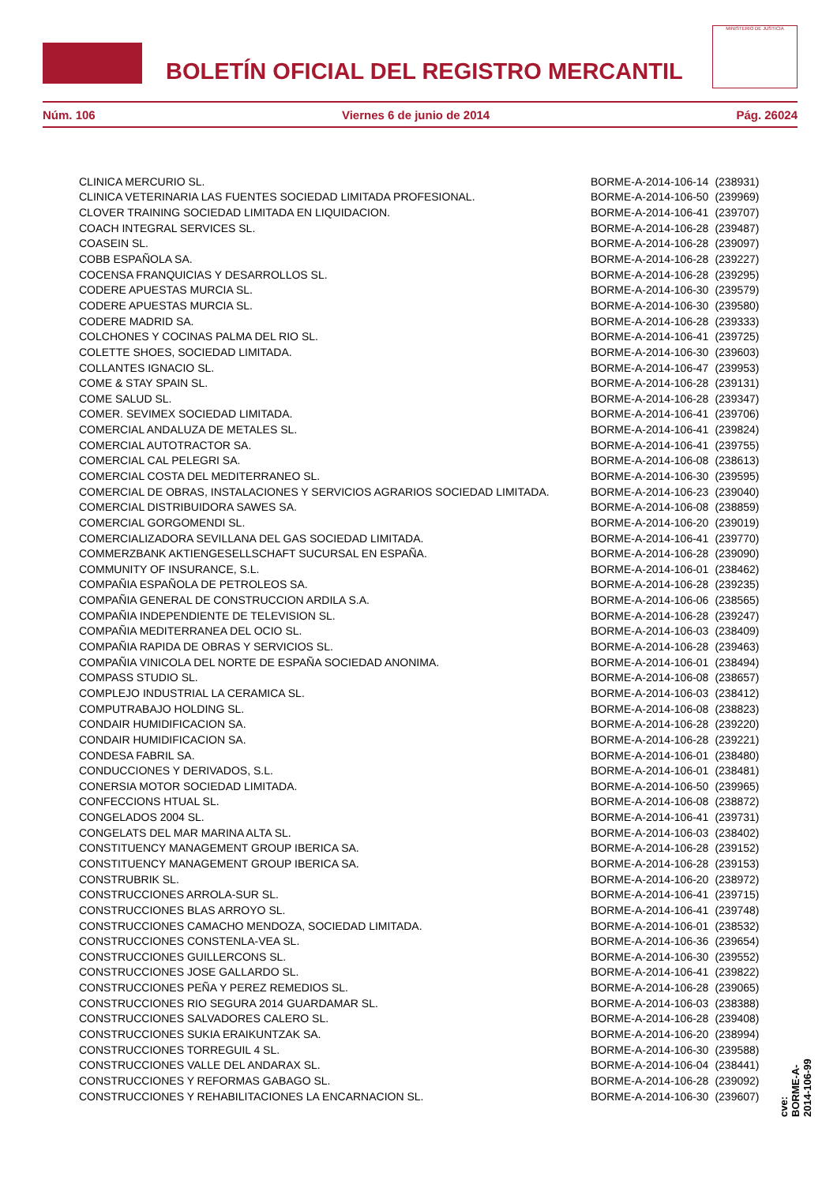BOLETÍN OFICIAL DEL REGISTRO MERCANTIL
MINISTERIO DE JUSTICIA
Núm. 106 Viernes 6 de junio de 2014 Pág. 26024
| CLINICA MERCURIO SL. | BORME-A-2014-106-14 | (238931) |
| CLINICA VETERINARIA LAS FUENTES SOCIEDAD LIMITADA PROFESIONAL. | BORME-A-2014-106-50 | (239969) |
| CLOVER TRAINING SOCIEDAD LIMITADA EN LIQUIDACION. | BORME-A-2014-106-41 | (239707) |
| COACH INTEGRAL SERVICES SL. | BORME-A-2014-106-28 | (239487) |
| COASEIN SL. | BORME-A-2014-106-28 | (239097) |
| COBB ESPAÑOLA SA. | BORME-A-2014-106-28 | (239227) |
| COCENSA FRANQUICIAS Y DESARROLLOS SL. | BORME-A-2014-106-28 | (239295) |
| CODERE APUESTAS MURCIA SL. | BORME-A-2014-106-30 | (239579) |
| CODERE APUESTAS MURCIA SL. | BORME-A-2014-106-30 | (239580) |
| CODERE MADRID SA. | BORME-A-2014-106-28 | (239333) |
| COLCHONES Y COCINAS PALMA DEL RIO SL. | BORME-A-2014-106-41 | (239725) |
| COLETTE SHOES, SOCIEDAD LIMITADA. | BORME-A-2014-106-30 | (239603) |
| COLLANTES IGNACIO SL. | BORME-A-2014-106-47 | (239953) |
| COME & STAY SPAIN SL. | BORME-A-2014-106-28 | (239131) |
| COME SALUD SL. | BORME-A-2014-106-28 | (239347) |
| COMER. SEVIMEX SOCIEDAD LIMITADA. | BORME-A-2014-106-41 | (239706) |
| COMERCIAL ANDALUZA DE METALES SL. | BORME-A-2014-106-41 | (239824) |
| COMERCIAL AUTOTRACTOR SA. | BORME-A-2014-106-41 | (239755) |
| COMERCIAL CAL PELEGRI SA. | BORME-A-2014-106-08 | (238613) |
| COMERCIAL COSTA DEL MEDITERRANEO SL. | BORME-A-2014-106-30 | (239595) |
| COMERCIAL DE OBRAS, INSTALACIONES Y SERVICIOS AGRARIOS SOCIEDAD LIMITADA. | BORME-A-2014-106-23 | (239040) |
| COMERCIAL DISTRIBUIDORA SAWES SA. | BORME-A-2014-106-08 | (238859) |
| COMERCIAL GORGOMENDI SL. | BORME-A-2014-106-20 | (239019) |
| COMERCIALIZADORA SEVILLANA DEL GAS SOCIEDAD LIMITADA. | BORME-A-2014-106-41 | (239770) |
| COMMERZBANK AKTIENGESELLSCHAFT SUCURSAL EN ESPAÑA. | BORME-A-2014-106-28 | (239090) |
| COMMUNITY OF INSURANCE, S.L. | BORME-A-2014-106-01 | (238462) |
| COMPAÑIA ESPAÑOLA DE PETROLEOS SA. | BORME-A-2014-106-28 | (239235) |
| COMPAÑIA GENERAL DE CONSTRUCCION ARDILA S.A. | BORME-A-2014-106-06 | (238565) |
| COMPAÑIA INDEPENDIENTE DE TELEVISION SL. | BORME-A-2014-106-28 | (239247) |
| COMPAÑIA MEDITERRANEA DEL OCIO SL. | BORME-A-2014-106-03 | (238409) |
| COMPAÑIA RAPIDA DE OBRAS Y SERVICIOS SL. | BORME-A-2014-106-28 | (239463) |
| COMPAÑIA VINICOLA DEL NORTE DE ESPAÑA SOCIEDAD ANONIMA. | BORME-A-2014-106-01 | (238494) |
| COMPASS STUDIO SL. | BORME-A-2014-106-08 | (238657) |
| COMPLEJO INDUSTRIAL LA CERAMICA SL. | BORME-A-2014-106-03 | (238412) |
| COMPUTRABAJO HOLDING SL. | BORME-A-2014-106-08 | (238823) |
| CONDAIR HUMIDIFICACION SA. | BORME-A-2014-106-28 | (239220) |
| CONDAIR HUMIDIFICACION SA. | BORME-A-2014-106-28 | (239221) |
| CONDESA FABRIL SA. | BORME-A-2014-106-01 | (238480) |
| CONDUCCIONES Y DERIVADOS, S.L. | BORME-A-2014-106-01 | (238481) |
| CONERSIA MOTOR SOCIEDAD LIMITADA. | BORME-A-2014-106-50 | (239965) |
| CONFECCIONS HTUAL SL. | BORME-A-2014-106-08 | (238872) |
| CONGELADOS 2004 SL. | BORME-A-2014-106-41 | (239731) |
| CONGELATS DEL MAR MARINA ALTA SL. | BORME-A-2014-106-03 | (238402) |
| CONSTITUENCY MANAGEMENT GROUP IBERICA SA. | BORME-A-2014-106-28 | (239152) |
| CONSTITUENCY MANAGEMENT GROUP IBERICA SA. | BORME-A-2014-106-28 | (239153) |
| CONSTRUBRIK SL. | BORME-A-2014-106-20 | (238972) |
| CONSTRUCCIONES ARROLA-SUR SL. | BORME-A-2014-106-41 | (239715) |
| CONSTRUCCIONES BLAS ARROYO SL. | BORME-A-2014-106-41 | (239748) |
| CONSTRUCCIONES CAMACHO MENDOZA, SOCIEDAD LIMITADA. | BORME-A-2014-106-01 | (238532) |
| CONSTRUCCIONES CONSTENLA-VEA SL. | BORME-A-2014-106-36 | (239654) |
| CONSTRUCCIONES GUILLERCONS SL. | BORME-A-2014-106-30 | (239552) |
| CONSTRUCCIONES JOSE GALLARDO SL. | BORME-A-2014-106-41 | (239822) |
| CONSTRUCCIONES PEÑA Y PEREZ REMEDIOS SL. | BORME-A-2014-106-28 | (239065) |
| CONSTRUCCIONES RIO SEGURA 2014 GUARDAMAR SL. | BORME-A-2014-106-03 | (238388) |
| CONSTRUCCIONES SALVADORES CALERO SL. | BORME-A-2014-106-28 | (239408) |
| CONSTRUCCIONES SUKIA ERAIKUNTZAK SA. | BORME-A-2014-106-20 | (238994) |
| CONSTRUCCIONES TORREGUIL 4 SL. | BORME-A-2014-106-30 | (239588) |
| CONSTRUCCIONES VALLE DEL ANDARAX SL. | BORME-A-2014-106-04 | (238441) |
| CONSTRUCCIONES Y REFORMAS GABAGO SL. | BORME-A-2014-106-28 | (239092) |
| CONSTRUCCIONES Y REHABILITACIONES LA ENCARNACION SL. | BORME-A-2014-106-30 | (239607) |
cve: BORME-A-2014-106-99